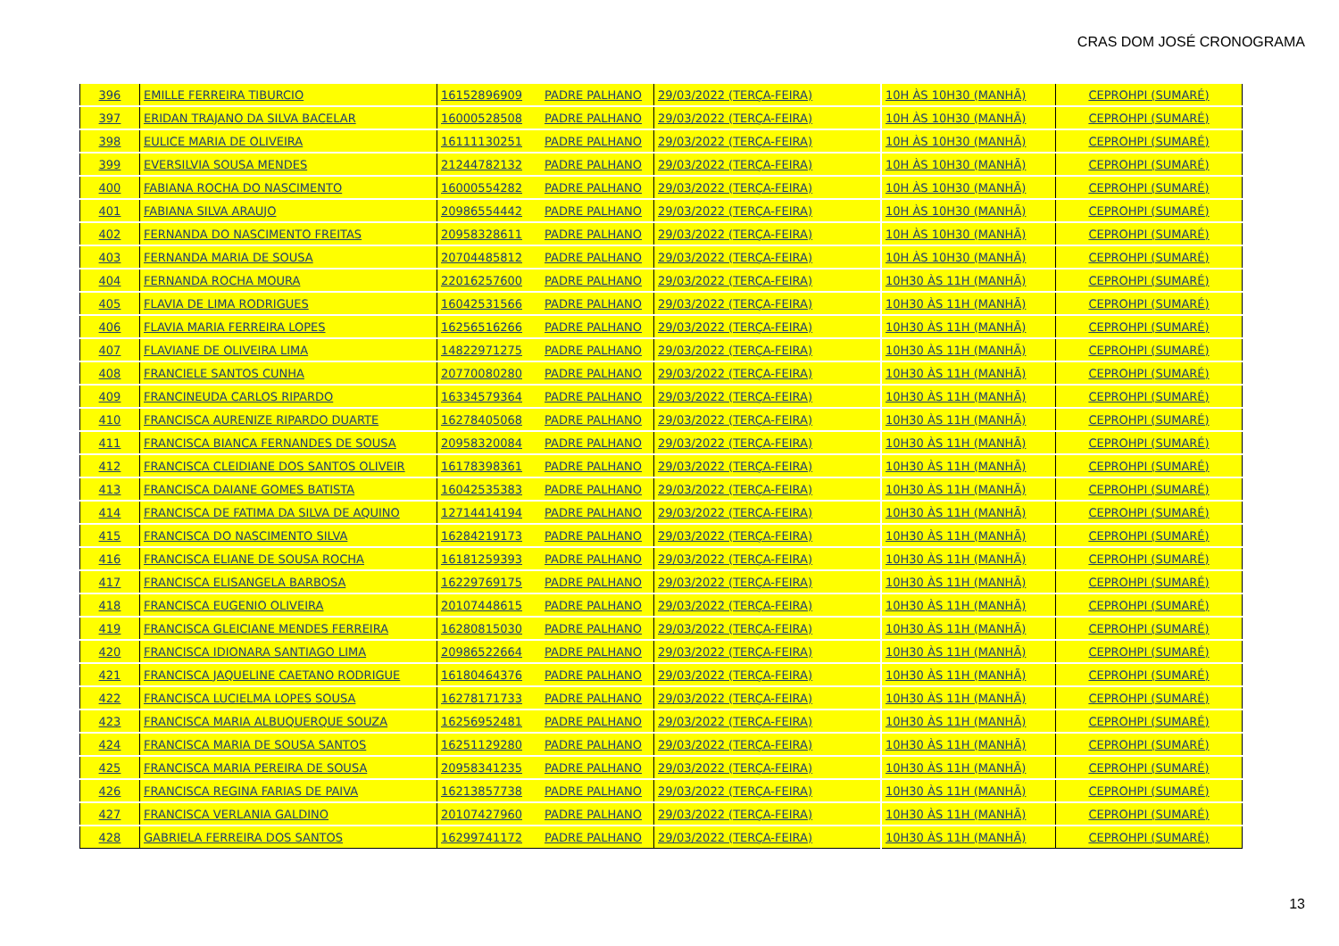CRAS DOM JOSÉ CRONOGRAMA
| 396 | EMILLE FERREIRA TIBURCIO | 16152896909 | PADRE PALHANO | 29/03/2022 (TERÇA-FEIRA) | 10H ÀS 10H30 (MANHÃ) | CEPROHPI (SUMARÉ) |
| 397 | ERIDAN TRAJANO DA SILVA BACELAR | 16000528508 | PADRE PALHANO | 29/03/2022 (TERÇA-FEIRA) | 10H ÀS 10H30 (MANHÃ) | CEPROHPI (SUMARÉ) |
| 398 | EULICE MARIA DE OLIVEIRA | 16111130251 | PADRE PALHANO | 29/03/2022 (TERÇA-FEIRA) | 10H ÀS 10H30 (MANHÃ) | CEPROHPI (SUMARÉ) |
| 399 | EVERSILVIA SOUSA MENDES | 21244782132 | PADRE PALHANO | 29/03/2022 (TERÇA-FEIRA) | 10H ÀS 10H30 (MANHÃ) | CEPROHPI (SUMARÉ) |
| 400 | FABIANA ROCHA DO NASCIMENTO | 16000554282 | PADRE PALHANO | 29/03/2022 (TERÇA-FEIRA) | 10H ÀS 10H30 (MANHÃ) | CEPROHPI (SUMARÉ) |
| 401 | FABIANA SILVA ARAUJO | 20986554442 | PADRE PALHANO | 29/03/2022 (TERÇA-FEIRA) | 10H ÀS 10H30 (MANHÃ) | CEPROHPI (SUMARÉ) |
| 402 | FERNANDA DO NASCIMENTO FREITAS | 20958328611 | PADRE PALHANO | 29/03/2022 (TERÇA-FEIRA) | 10H ÀS 10H30 (MANHÃ) | CEPROHPI (SUMARÉ) |
| 403 | FERNANDA MARIA DE SOUSA | 20704485812 | PADRE PALHANO | 29/03/2022 (TERÇA-FEIRA) | 10H ÀS 10H30 (MANHÃ) | CEPROHPI (SUMARÉ) |
| 404 | FERNANDA ROCHA MOURA | 22016257600 | PADRE PALHANO | 29/03/2022 (TERÇA-FEIRA) | 10H30 ÀS 11H (MANHÃ) | CEPROHPI (SUMARÉ) |
| 405 | FLAVIA DE LIMA RODRIGUES | 16042531566 | PADRE PALHANO | 29/03/2022 (TERÇA-FEIRA) | 10H30 ÀS 11H (MANHÃ) | CEPROHPI (SUMARÉ) |
| 406 | FLAVIA MARIA FERREIRA LOPES | 16256516266 | PADRE PALHANO | 29/03/2022 (TERÇA-FEIRA) | 10H30 ÀS 11H (MANHÃ) | CEPROHPI (SUMARÉ) |
| 407 | FLAVIANE DE OLIVEIRA LIMA | 14822971275 | PADRE PALHANO | 29/03/2022 (TERÇA-FEIRA) | 10H30 ÀS 11H (MANHÃ) | CEPROHPI (SUMARÉ) |
| 408 | FRANCIELE SANTOS CUNHA | 20770080280 | PADRE PALHANO | 29/03/2022 (TERÇA-FEIRA) | 10H30 ÀS 11H (MANHÃ) | CEPROHPI (SUMARÉ) |
| 409 | FRANCINEUDA CARLOS RIPARDO | 16334579364 | PADRE PALHANO | 29/03/2022 (TERÇA-FEIRA) | 10H30 ÀS 11H (MANHÃ) | CEPROHPI (SUMARÉ) |
| 410 | FRANCISCA AURENIZE RIPARDO DUARTE | 16278405068 | PADRE PALHANO | 29/03/2022 (TERÇA-FEIRA) | 10H30 ÀS 11H (MANHÃ) | CEPROHPI (SUMARÉ) |
| 411 | FRANCISCA BIANCA FERNANDES DE SOUSA | 20958320084 | PADRE PALHANO | 29/03/2022 (TERÇA-FEIRA) | 10H30 ÀS 11H (MANHÃ) | CEPROHPI (SUMARÉ) |
| 412 | FRANCISCA CLEIDIANE DOS SANTOS OLIVEIR | 16178398361 | PADRE PALHANO | 29/03/2022 (TERÇA-FEIRA) | 10H30 ÀS 11H (MANHÃ) | CEPROHPI (SUMARÉ) |
| 413 | FRANCISCA DAIANE GOMES BATISTA | 16042535383 | PADRE PALHANO | 29/03/2022 (TERÇA-FEIRA) | 10H30 ÀS 11H (MANHÃ) | CEPROHPI (SUMARÉ) |
| 414 | FRANCISCA DE FATIMA DA SILVA DE AQUINO | 12714414194 | PADRE PALHANO | 29/03/2022 (TERÇA-FEIRA) | 10H30 ÀS 11H (MANHÃ) | CEPROHPI (SUMARÉ) |
| 415 | FRANCISCA DO NASCIMENTO SILVA | 16284219173 | PADRE PALHANO | 29/03/2022 (TERÇA-FEIRA) | 10H30 ÀS 11H (MANHÃ) | CEPROHPI (SUMARÉ) |
| 416 | FRANCISCA ELIANE DE SOUSA ROCHA | 16181259393 | PADRE PALHANO | 29/03/2022 (TERÇA-FEIRA) | 10H30 ÀS 11H (MANHÃ) | CEPROHPI (SUMARÉ) |
| 417 | FRANCISCA ELISANGELA BARBOSA | 16229769175 | PADRE PALHANO | 29/03/2022 (TERÇA-FEIRA) | 10H30 ÀS 11H (MANHÃ) | CEPROHPI (SUMARÉ) |
| 418 | FRANCISCA EUGENIO OLIVEIRA | 20107448615 | PADRE PALHANO | 29/03/2022 (TERÇA-FEIRA) | 10H30 ÀS 11H (MANHÃ) | CEPROHPI (SUMARÉ) |
| 419 | FRANCISCA GLEICIANE MENDES FERREIRA | 16280815030 | PADRE PALHANO | 29/03/2022 (TERÇA-FEIRA) | 10H30 ÀS 11H (MANHÃ) | CEPROHPI (SUMARÉ) |
| 420 | FRANCISCA IDIONARA SANTIAGO LIMA | 20986522664 | PADRE PALHANO | 29/03/2022 (TERÇA-FEIRA) | 10H30 ÀS 11H (MANHÃ) | CEPROHPI (SUMARÉ) |
| 421 | FRANCISCA JAQUELINE CAETANO RODRIGUE | 16180464376 | PADRE PALHANO | 29/03/2022 (TERÇA-FEIRA) | 10H30 ÀS 11H (MANHÃ) | CEPROHPI (SUMARÉ) |
| 422 | FRANCISCA LUCIELMA LOPES SOUSA | 16278171733 | PADRE PALHANO | 29/03/2022 (TERÇA-FEIRA) | 10H30 ÀS 11H (MANHÃ) | CEPROHPI (SUMARÉ) |
| 423 | FRANCISCA MARIA ALBUQUERQUE SOUZA | 16256952481 | PADRE PALHANO | 29/03/2022 (TERÇA-FEIRA) | 10H30 ÀS 11H (MANHÃ) | CEPROHPI (SUMARÉ) |
| 424 | FRANCISCA MARIA DE SOUSA SANTOS | 16251129280 | PADRE PALHANO | 29/03/2022 (TERÇA-FEIRA) | 10H30 ÀS 11H (MANHÃ) | CEPROHPI (SUMARÉ) |
| 425 | FRANCISCA MARIA PEREIRA DE SOUSA | 20958341235 | PADRE PALHANO | 29/03/2022 (TERÇA-FEIRA) | 10H30 ÀS 11H (MANHÃ) | CEPROHPI (SUMARÉ) |
| 426 | FRANCISCA REGINA FARIAS DE PAIVA | 16213857738 | PADRE PALHANO | 29/03/2022 (TERÇA-FEIRA) | 10H30 ÀS 11H (MANHÃ) | CEPROHPI (SUMARÉ) |
| 427 | FRANCISCA VERLANIA GALDINO | 20107427960 | PADRE PALHANO | 29/03/2022 (TERÇA-FEIRA) | 10H30 ÀS 11H (MANHÃ) | CEPROHPI (SUMARÉ) |
| 428 | GABRIELA FERREIRA DOS SANTOS | 16299741172 | PADRE PALHANO | 29/03/2022 (TERÇA-FEIRA) | 10H30 ÀS 11H (MANHÃ) | CEPROHPI (SUMARÉ) |
13